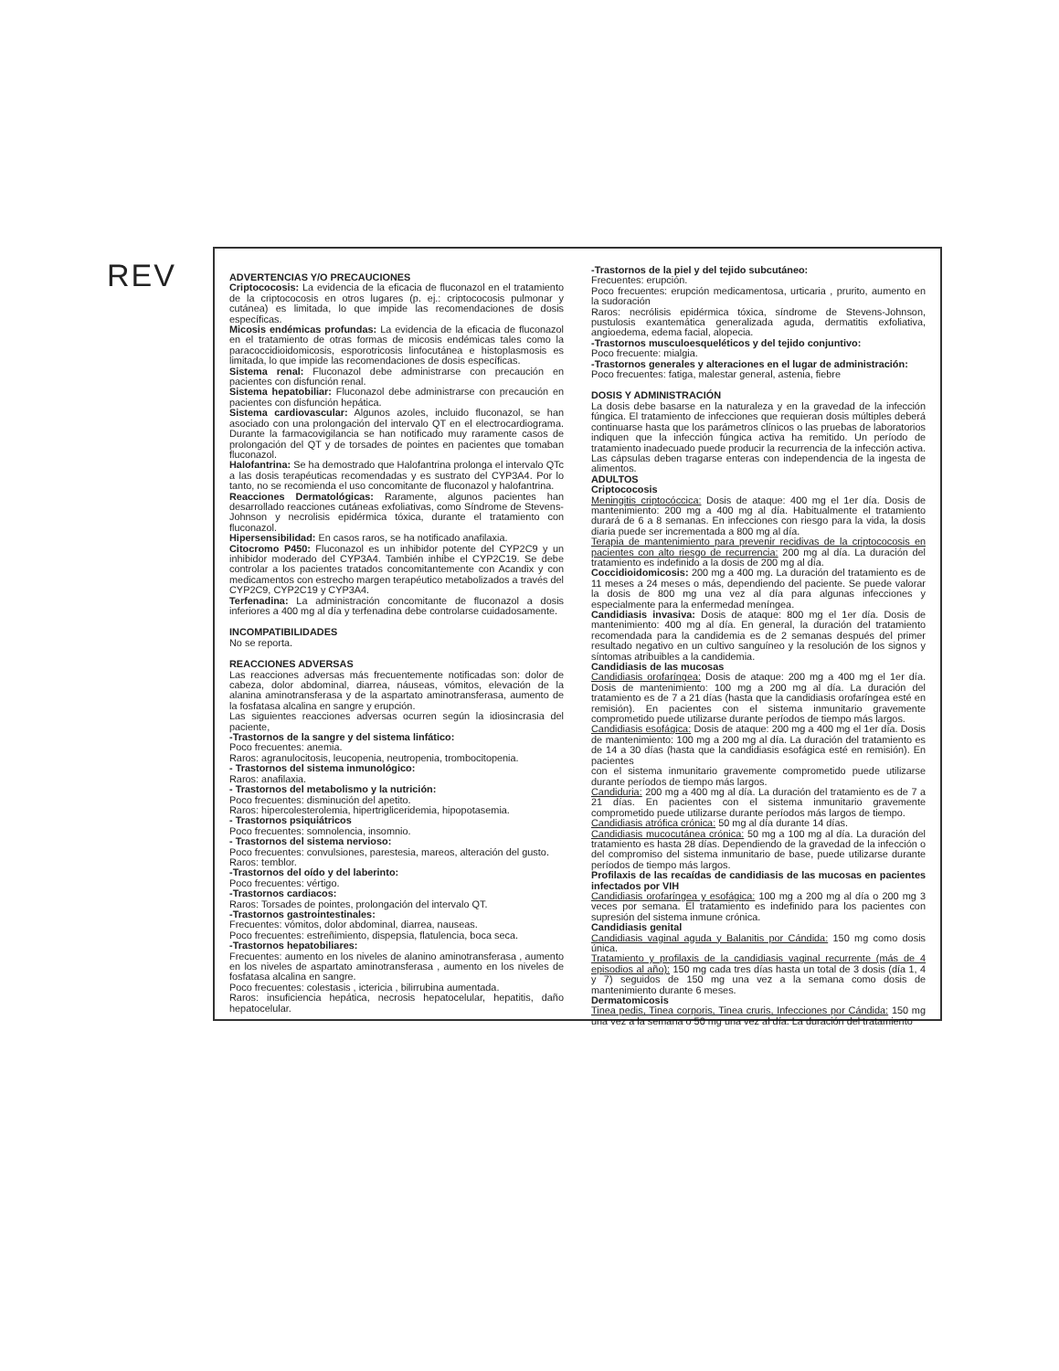REV
ADVERTENCIAS Y/O PRECAUCIONES
Criptococosis: La evidencia de la eficacia de fluconazol en el tratamiento de la criptococosis en otros lugares (p. ej.: criptococosis pulmonar y cutánea) es limitada, lo que impide las recomendaciones de dosis específicas.
Micosis endémicas profundas: La evidencia de la eficacia de fluconazol en el tratamiento de otras formas de micosis endémicas tales como la paracoccidioidomicosis, esporotricosis linfocutánea e histoplasmosis es limitada, lo que impide las recomendaciones de dosis específicas.
Sistema renal: Fluconazol debe administrarse con precaución en pacientes con disfunción renal.
Sistema hepatobiliar: Fluconazol debe administrarse con precaución en pacientes con disfunción hepática.
Sistema cardiovascular: Algunos azoles, incluido fluconazol, se han asociado con una prolongación del intervalo QT en el electrocardiograma. Durante la farmacovigilancia se han notificado muy raramente casos de prolongación del QT y de torsades de pointes en pacientes que tomaban fluconazol.
Halofantrina: Se ha demostrado que Halofantrina prolonga el intervalo QTc a las dosis terapéuticas recomendadas y es sustrato del CYP3A4. Por lo tanto, no se recomienda el uso concomitante de fluconazol y halofantrina.
Reacciones Dermatológicas: Raramente, algunos pacientes han desarrollado reacciones cutáneas exfoliativas, como Síndrome de Stevens-Johnson y necrolisis epidérmica tóxica, durante el tratamiento con fluconazol.
Hipersensibilidad: En casos raros, se ha notificado anafilaxia.
Citocromo P450: Fluconazol es un inhibidor potente del CYP2C9 y un inhibidor moderado del CYP3A4. También inhibe el CYP2C19. Se debe controlar a los pacientes tratados concomitantemente con Acandix y con medicamentos con estrecho margen terapéutico metabolizados a través del CYP2C9, CYP2C19 y CYP3A4.
Terfenadina: La administración concomitante de fluconazol a dosis inferiores a 400 mg al día y terfenadina debe controlarse cuidadosamente.
INCOMPATIBILIDADES
No se reporta.
REACCIONES ADVERSAS
Las reacciones adversas más frecuentemente notificadas son: dolor de cabeza, dolor abdominal, diarrea, náuseas, vómitos, elevación de la alanina aminotransferasa y de la aspartato aminotransferasa, aumento de la fosfatasa alcalina en sangre y erupción.
Las siguientes reacciones adversas ocurren según la idiosincrasia del paciente,
-Trastornos de la sangre y del sistema linfático:
Poco frecuentes: anemia.
Raros: agranulocitosis, leucopenia, neutropenia, trombocitopenia.
- Trastornos del sistema inmunológico:
Raros: anafilaxia.
- Trastornos del metabolismo y la nutrición:
Poco frecuentes: disminución del apetito.
Raros: hipercolesterolemia, hipertrigliceridemia, hipopotasemia.
- Trastornos psiquiátricos
Poco frecuentes: somnolencia, insomnio.
- Trastornos del sistema nervioso:
Poco frecuentes: convulsiones, parestesia, mareos, alteración del gusto.
Raros: temblor.
-Trastornos del oído y del laberinto:
Poco frecuentes: vértigo.
-Trastornos cardiacos:
Raros: Torsades de pointes, prolongación del intervalo QT.
-Trastornos gastrointestinales:
Frecuentes: vómitos, dolor abdominal, diarrea, nauseas.
Poco frecuentes: estreñimiento, dispepsia, flatulencia, boca seca.
-Trastornos hepatobiliares:
Frecuentes: aumento en los niveles de alanino aminotransferasa , aumento en los niveles de aspartato aminotransferasa , aumento en los niveles de fosfatasa alcalina en sangre.
Poco frecuentes: colestasis , ictericia , bilirrubina aumentada.
Raros: insuficiencia hepática, necrosis hepatocelular, hepatitis, daño hepatocelular.
-Trastornos de la piel y del tejido subcutáneo:
Frecuentes: erupción.
Poco frecuentes: erupción medicamentosa, urticaria , prurito, aumento en la sudoración
Raros: necrólisis epidérmica tóxica, síndrome de Stevens-Johnson, pustulosis exantemática generalizada aguda, dermatitis exfoliativa, angioedema, edema facial, alopecia.
-Trastornos musculoesqueléticos y del tejido conjuntivo:
Poco frecuente: mialgia.
-Trastornos generales y alteraciones en el lugar de administración:
Poco frecuentes: fatiga, malestar general, astenia, fiebre
DOSIS Y ADMINISTRACIÓN
La dosis debe basarse en la naturaleza y en la gravedad de la infección fúngica. El tratamiento de infecciones que requieran dosis múltiples deberá continuarse hasta que los parámetros clínicos o las pruebas de laboratorios indiquen que la infección fúngica activa ha remitido. Un período de tratamiento inadecuado puede producir la recurrencia de la infección activa. Las cápsulas deben tragarse enteras con independencia de la ingesta de alimentos.
ADULTOS
Criptococosis
Meningitis criptocóccica: Dosis de ataque: 400 mg el 1er día. Dosis de mantenimiento: 200 mg a 400 mg al día. Habitualmente el tratamiento durará de 6 a 8 semanas. En infecciones con riesgo para la vida, la dosis diaria puede ser incrementada a 800 mg al día.
Terapia de mantenimiento para prevenir recidivas de la criptococosis en pacientes con alto riesgo de recurrencia: 200 mg al día. La duración del tratamiento es indefinido a la dosis de 200 mg al día.
Coccidioidomicosis: 200 mg a 400 mg. La duración del tratamiento es de 11 meses a 24 meses o más, dependiendo del paciente. Se puede valorar la dosis de 800 mg una vez al día para algunas infecciones y especialmente para la enfermedad meníngea.
Candidiasis invasiva: Dosis de ataque: 800 mg el 1er día. Dosis de mantenimiento: 400 mg al día. En general, la duración del tratamiento recomendada para la candidemia es de 2 semanas después del primer resultado negativo en un cultivo sanguíneo y la resolución de los signos y síntomas atribuibles a la candidemia.
Candidiasis de las mucosas
Candidiasis orofaríngea: Dosis de ataque: 200 mg a 400 mg el 1er día. Dosis de mantenimiento: 100 mg a 200 mg al día. La duración del tratamiento es de 7 a 21 días (hasta que la candidiasis orofaríngea esté en remisión). En pacientes con el sistema inmunitario gravemente comprometido puede utilizarse durante períodos de tiempo más largos.
Candidiasis esofágica: Dosis de ataque: 200 mg a 400 mg el 1er día. Dosis de mantenimiento: 100 mg a 200 mg al día. La duración del tratamiento es de 14 a 30 días (hasta que la candidiasis esofágica esté en remisión). En pacientes
con el sistema inmunitario gravemente comprometido puede utilizarse durante períodos de tiempo más largos.
Candiduria: 200 mg a 400 mg al día. La duración del tratamiento es de 7 a 21 días. En pacientes con el sistema inmunitario gravemente comprometido puede utilizarse durante períodos más largos de tiempo.
Candidiasis atrófica crónica: 50 mg al día durante 14 días.
Candidiasis mucocutánea crónica: 50 mg a 100 mg al día. La duración del tratamiento es hasta 28 días. Dependiendo de la gravedad de la infección o del compromiso del sistema inmunitario de base, puede utilizarse durante períodos de tiempo más largos.
Profilaxis de las recaídas de candidiasis de las mucosas en pacientes infectados por VIH
Candidiasis orofaríngea y esofágica: 100 mg a 200 mg al día o 200 mg 3 veces por semana. El tratamiento es indefinido para los pacientes con supresión del sistema inmune crónica.
Candidiasis genital
Candidiasis vaginal aguda y Balanitis por Cándida: 150 mg como dosis única.
Tratamiento y profilaxis de la candidiasis vaginal recurrente (más de 4 episodios al año): 150 mg cada tres días hasta un total de 3 dosis (día 1, 4 y 7) seguidos de 150 mg una vez a la semana como dosis de mantenimiento durante 6 meses.
Dermatomicosis
Tinea pedis, Tinea corporis, Tinea cruris, Infecciones por Cándida: 150 mg una vez a la semana o 50 mg una vez al día. La duración del tratamiento